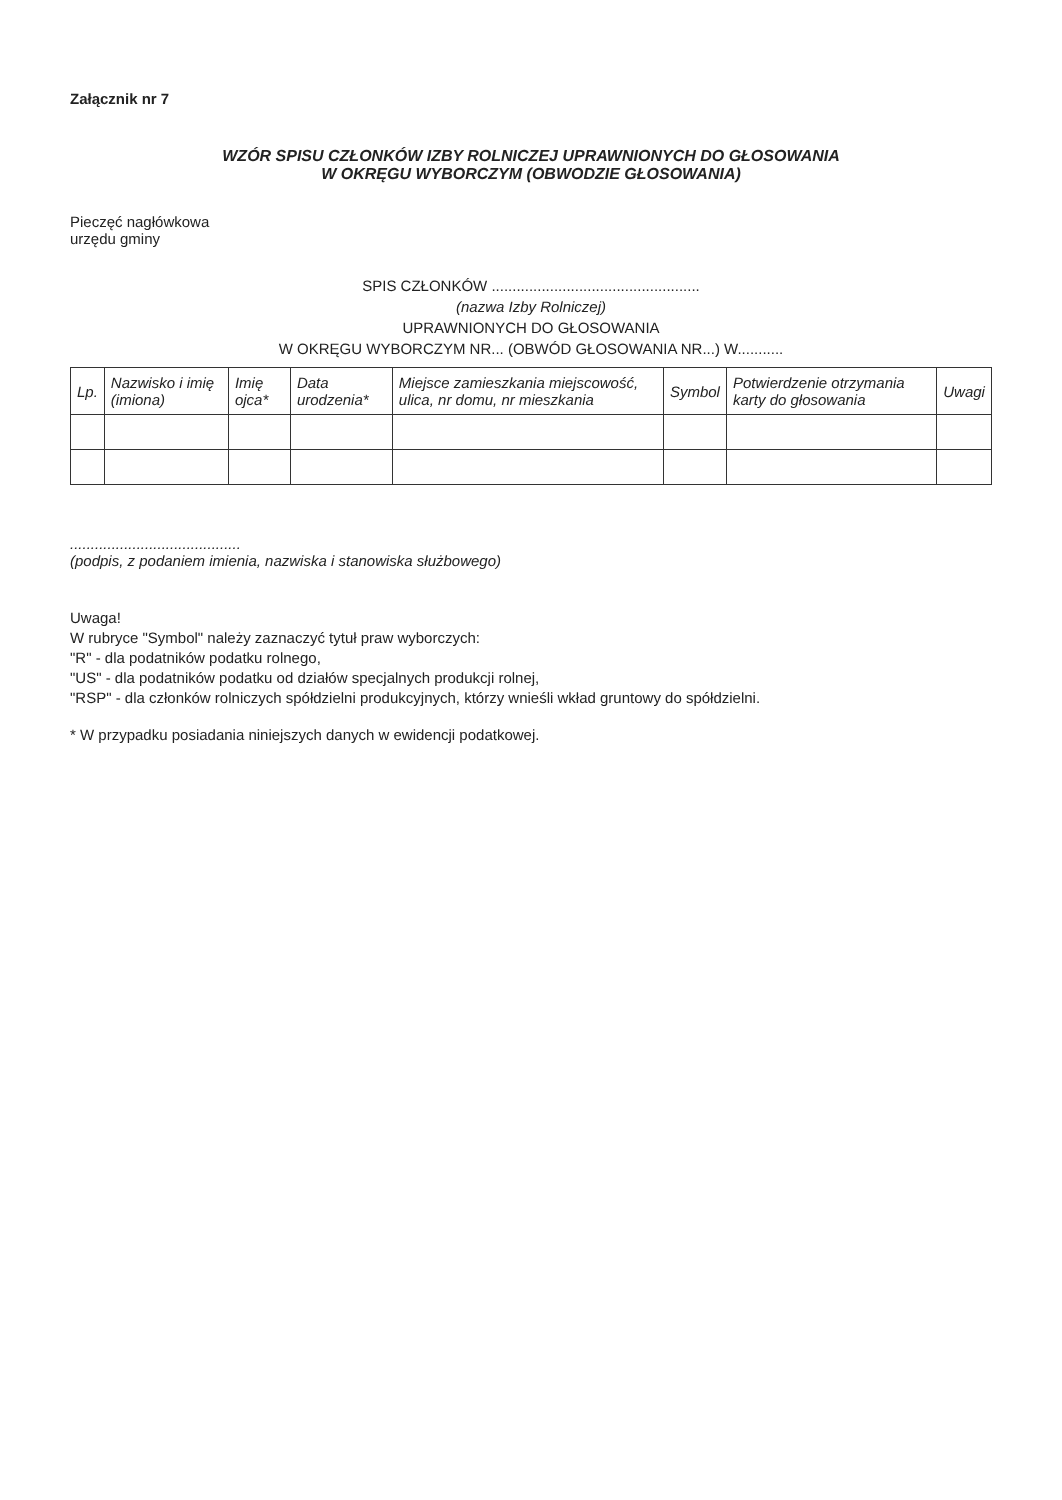Załącznik nr 7
WZÓR SPISU CZŁONKÓW IZBY ROLNICZEJ UPRAWNIONYCH DO GŁOSOWANIA
W OKRĘGU WYBORCZYM (OBWODZIE GŁOSOWANIA)
Pieczęć nagłówkowa
urzędu gminy
SPIS CZŁONKÓW ..................................................
(nazwa Izby Rolniczej)
UPRAWNIONYCH DO GŁOSOWANIA
W OKRĘGU WYBORCZYM NR... (OBWÓD GŁOSOWANIA NR...) W...........
| Lp. | Nazwisko i imię (imiona) | Imię ojca* | Data urodzenia* | Miejsce zamieszkania miejscowość, ulica, nr domu, nr mieszkania | Symbol | Potwierdzenie otrzymania karty do głosowania | Uwagi |
| --- | --- | --- | --- | --- | --- | --- | --- |
.........................................
(podpis, z podaniem imienia, nazwiska i stanowiska służbowego)
Uwaga!
W rubryce "Symbol" należy zaznaczyć tytuł praw wyborczych:
"R" - dla podatników podatku rolnego,
"US" - dla podatników podatku od działów specjalnych produkcji rolnej,
"RSP" - dla członków rolniczych spółdzielni produkcyjnych, którzy wnieśli wkład gruntowy do spółdzielni.
* W przypadku posiadania niniejszych danych w ewidencji podatkowej.